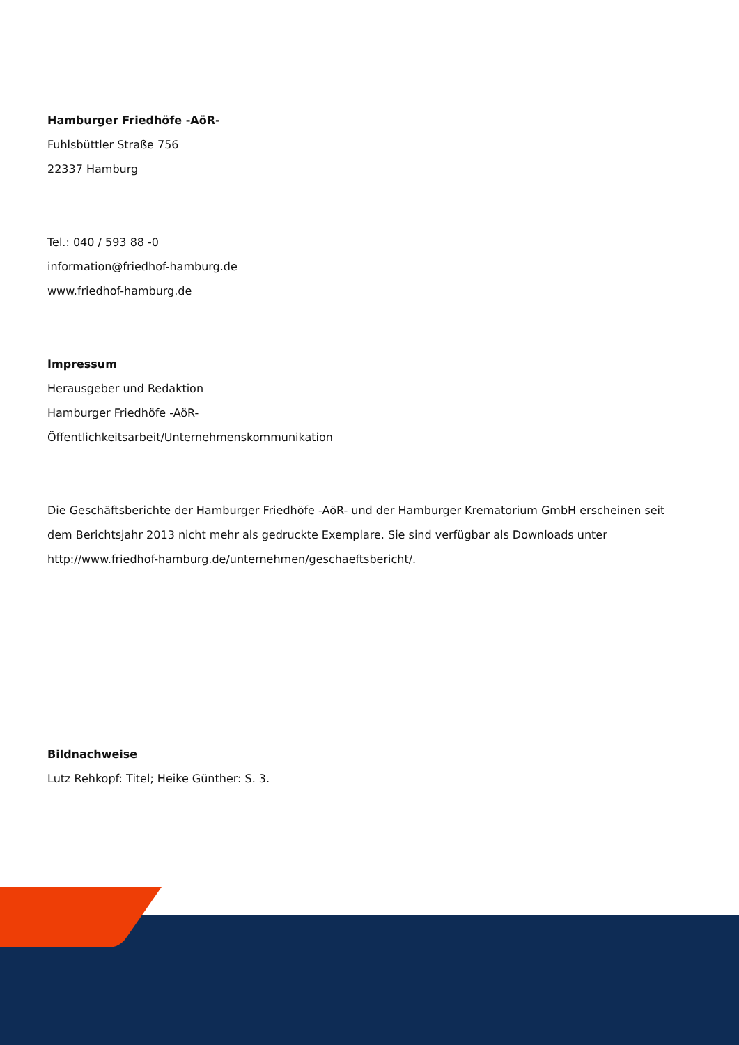Hamburger Friedhöfe -AöR-
Fuhlsbüttler Straße 756
22337 Hamburg
Tel.: 040 / 593 88 -0
information@friedhof-hamburg.de
www.friedhof-hamburg.de
Impressum
Herausgeber und Redaktion
Hamburger Friedhöfe -AöR-
Öffentlichkeitsarbeit/Unternehmenskommunikation
Die Geschäftsberichte der Hamburger Friedhöfe -AöR- und der Hamburger Krematorium GmbH erscheinen seit dem Berichtsjahr 2013 nicht mehr als gedruckte Exemplare. Sie sind verfügbar als Downloads unter http://www.friedhof-hamburg.de/unternehmen/geschaeftsbericht/.
Bildnachweise
Lutz Rehkopf: Titel; Heike Günther: S. 3.